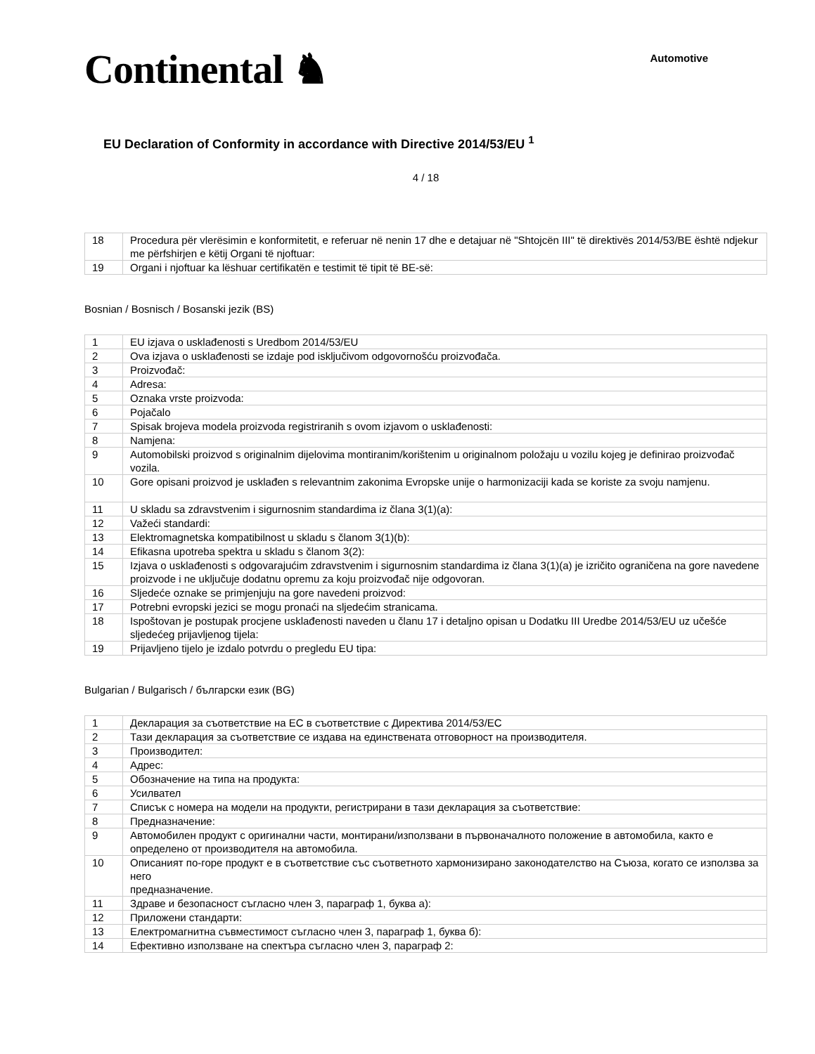Continental ♞
Automotive
EU Declaration of Conformity in accordance with Directive 2014/53/EU <sup>1</sup>
4 / 18
| 18 | Procedura për vlerësimin e konformitetit, e referuar në nenin 17 dhe e detajuar në "Shtojcën III" të direktivës 2014/53/BE është ndjekur me përfshirjen e këtij Organi të njoftuar: |
| 19 | Organi i njoftuar ka lëshuar certifikatën e testimit të tipit të BE-së: |
Bosnian / Bosnisch / Bosanski jezik (BS)
| 1 | EU izjava o usklađenosti s Uredbom 2014/53/EU |
| 2 | Ova izjava o usklađenosti se izdaje pod isključivom odgovornošću proizvođača. |
| 3 | Proizvođač: |
| 4 | Adresa: |
| 5 | Oznaka vrste proizvoda: |
| 6 | Pojačalo |
| 7 | Spisak brojeva modela proizvoda registriranih s ovom izjavom o usklađenosti: |
| 8 | Namjena: |
| 9 | Automobilski proizvod s originalnim dijelovima montiranim/korištenim u originalnom položaju u vozilu kojeg je definirao proizvođač vozila. |
| 10 | Gore opisani proizvod je usklađen s relevantnim zakonima Evropske unije o harmonizaciji kada se koriste za svoju namjenu. |
| 11 | U skladu sa zdravstvenim i sigurnosnim standardima iz člana 3(1)(a): |
| 12 | Važeći standardi: |
| 13 | Elektromagnetska kompatibilnost u skladu s članom 3(1)(b): |
| 14 | Efikasna upotreba spektra u skladu s članom 3(2): |
| 15 | Izjava o usklađenosti s odgovarajućim zdravstvenim i sigurnosnim standardima iz člana 3(1)(a) je izričito ograničena na gore navedene proizvode i ne uključuje dodatnu opremu za koju proizvođač nije odgovoran. |
| 16 | Sljedeće oznake se primjenjuju na gore navedeni proizvod: |
| 17 | Potrebni evropski jezici se mogu pronaći na sljedećim stranicama. |
| 18 | Ispoštovan je postupak procjene usklađenosti naveden u članu 17 i detaljno opisan u Dodatku III Uredbe 2014/53/EU uz učešće sljedećeg prijavljenog tijela: |
| 19 | Prijavljeno tijelo je izdalo potvrdu o pregledu EU tipa: |
Bulgarian / Bulgarisch / български език (BG)
| 1 | Декларация за съответствие на ЕС в съответствие с Директива 2014/53/ЕС |
| 2 | Тази декларация за съответствие се издава на единствената отговорност на производителя. |
| 3 | Производител: |
| 4 | Адрес: |
| 5 | Обозначение на типа на продукта: |
| 6 | Усилвател |
| 7 | Списък с номера на модели на продукти, регистрирани в тази декларация за съответствие: |
| 8 | Предназначение: |
| 9 | Автомобилен продукт с оригинални части, монтирани/използвани в първоначалното положение в автомобила, както е определено от производителя на автомобила. |
| 10 | Описаният по-горе продукт е в съответствие със съответното хармонизирано законодателство на Съюза, когато се използва за него предназначение. |
| 11 | Здраве и безопасност съгласно член 3, параграф 1, буква а): |
| 12 | Приложени стандарти: |
| 13 | Електромагнитна съвместимост съгласно член 3, параграф 1, буква б): |
| 14 | Ефективно използване на спектъра съгласно член 3, параграф 2: |